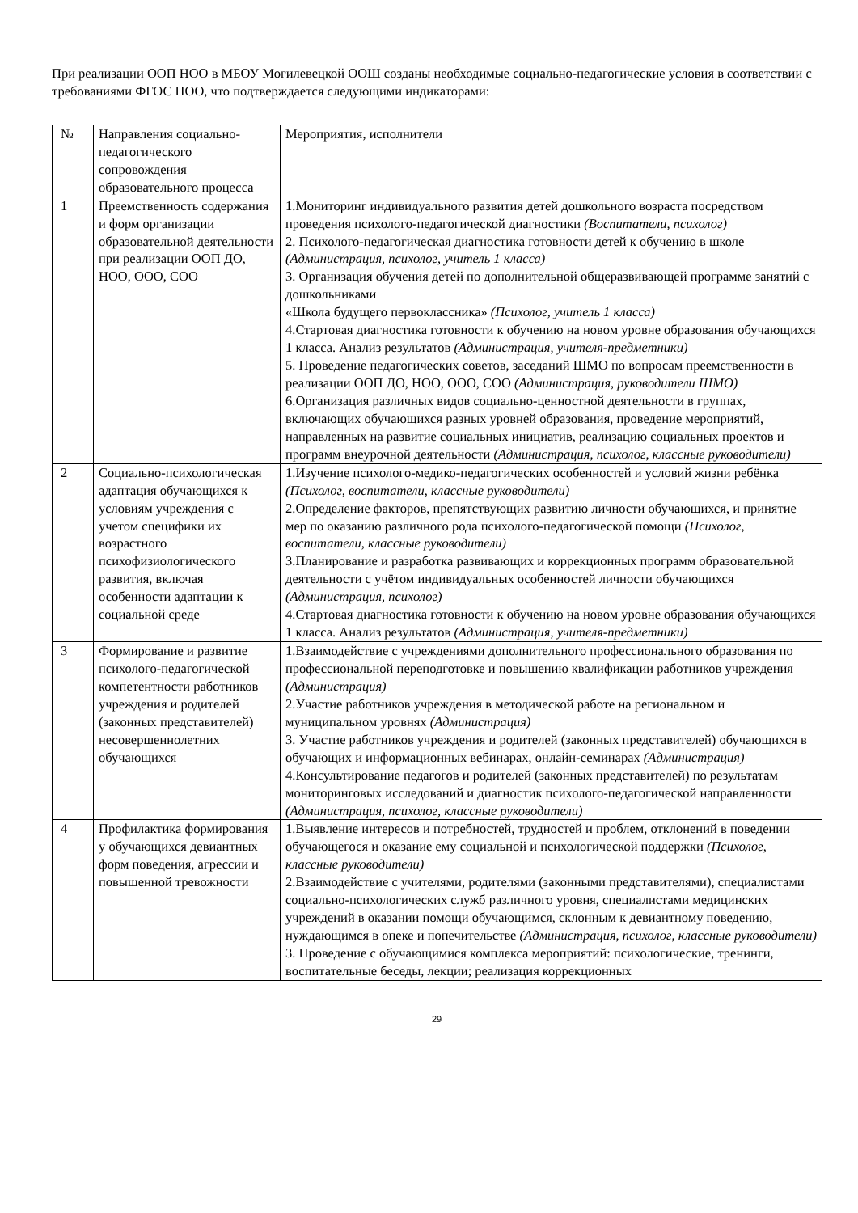При реализации ООП НОО в МБОУ Могилевецкой ООШ созданы необходимые социально-педагогические условия в соответствии с требованиями ФГОС НОО, что подтверждается следующими индикаторами:
| № | Направления социально-педагогического сопровождения образовательного процесса | Мероприятия, исполнители |
| 1 | Преемственность содержания и форм организации образовательной деятельности при реализации ООП ДО, НОО, ООО, СОО | 1.Мониторинг индивидуального развития детей дошкольного возраста посредством проведения психолого-педагогической диагностики (Воспитатели, психолог) 2. Психолого-педагогическая диагностика готовности детей к обучению в школе (Администрация, психолог, учитель 1 класса) 3. Организация обучения детей по дополнительной общеразвивающей программе занятий с дошкольниками «Школа будущего первоклассника» (Психолог, учитель 1 класса) 4.Стартовая диагностика готовности к обучению на новом уровне образования обучающихся 1 класса. Анализ результатов (Администрация, учителя-предметники) 5. Проведение педагогических советов, заседаний ШМО по вопросам преемственности в реализации ООП ДО, НОО, ООО, СОО (Администрация, руководители ШМО) 6.Организация различных видов социально-ценностной деятельности в группах, включающих обучающихся разных уровней образования, проведение мероприятий, направленных на развитие социальных инициатив, реализацию социальных проектов и программ внеурочной деятельности (Администрация, психолог, классные руководители) |
| 2 | Социально-психологическая адаптация обучающихся к условиям учреждения с учетом специфики их возрастного психофизиологического развития, включая особенности адаптации к социальной среде | 1.Изучение психолого-медико-педагогических особенностей и условий жизни ребёнка (Психолог, воспитатели, классные руководители) 2.Определение факторов, препятствующих развитию личности обучающихся, и принятие мер по оказанию различного рода психолого-педагогической помощи (Психолог, воспитатели, классные руководители) 3.Планирование и разработка развивающих и коррекционных программ образовательной деятельности с учётом индивидуальных особенностей личности обучающихся (Администрация, психолог) 4.Стартовая диагностика готовности к обучению на новом уровне образования обучающихся 1 класса. Анализ результатов (Администрация, учителя-предметники) |
| 3 | Формирование и развитие психолого-педагогической компетентности работников учреждения и родителей (законных представителей) несовершеннолетних обучающихся | 1.Взаимодействие с учреждениями дополнительного профессионального образования по профессиональной переподготовке и повышению квалификации работников учреждения (Администрация) 2.Участие работников учреждения в методической работе на региональном и муниципальном уровнях (Администрация) 3. Участие работников учреждения и родителей (законных представителей) обучающихся в обучающих и информационных вебинарах, онлайн-семинарах (Администрация) 4.Консультирование педагогов и родителей (законных представителей) по результатам мониторинговых исследований и диагностик психолого-педагогической направленности (Администрация, психолог, классные руководители) |
| 4 | Профилактика формирования у обучающихся девиантных форм поведения, агрессии и повышенной тревожности | 1.Выявление интересов и потребностей, трудностей и проблем, отклонений в поведении обучающегося и оказание ему социальной и психологической поддержки (Психолог, классные руководители) 2.Взаимодействие с учителями, родителями (законными представителями), специалистами социально-психологических служб различного уровня, специалистами медицинских учреждений в оказании помощи обучающимся, склонным к девиантному поведению, нуждающимся в опеке и попечительстве (Администрация, психолог, классные руководители) 3. Проведение с обучающимися комплекса мероприятий: психологические, тренинги, воспитательные беседы, лекции; реализация коррекционных |
29